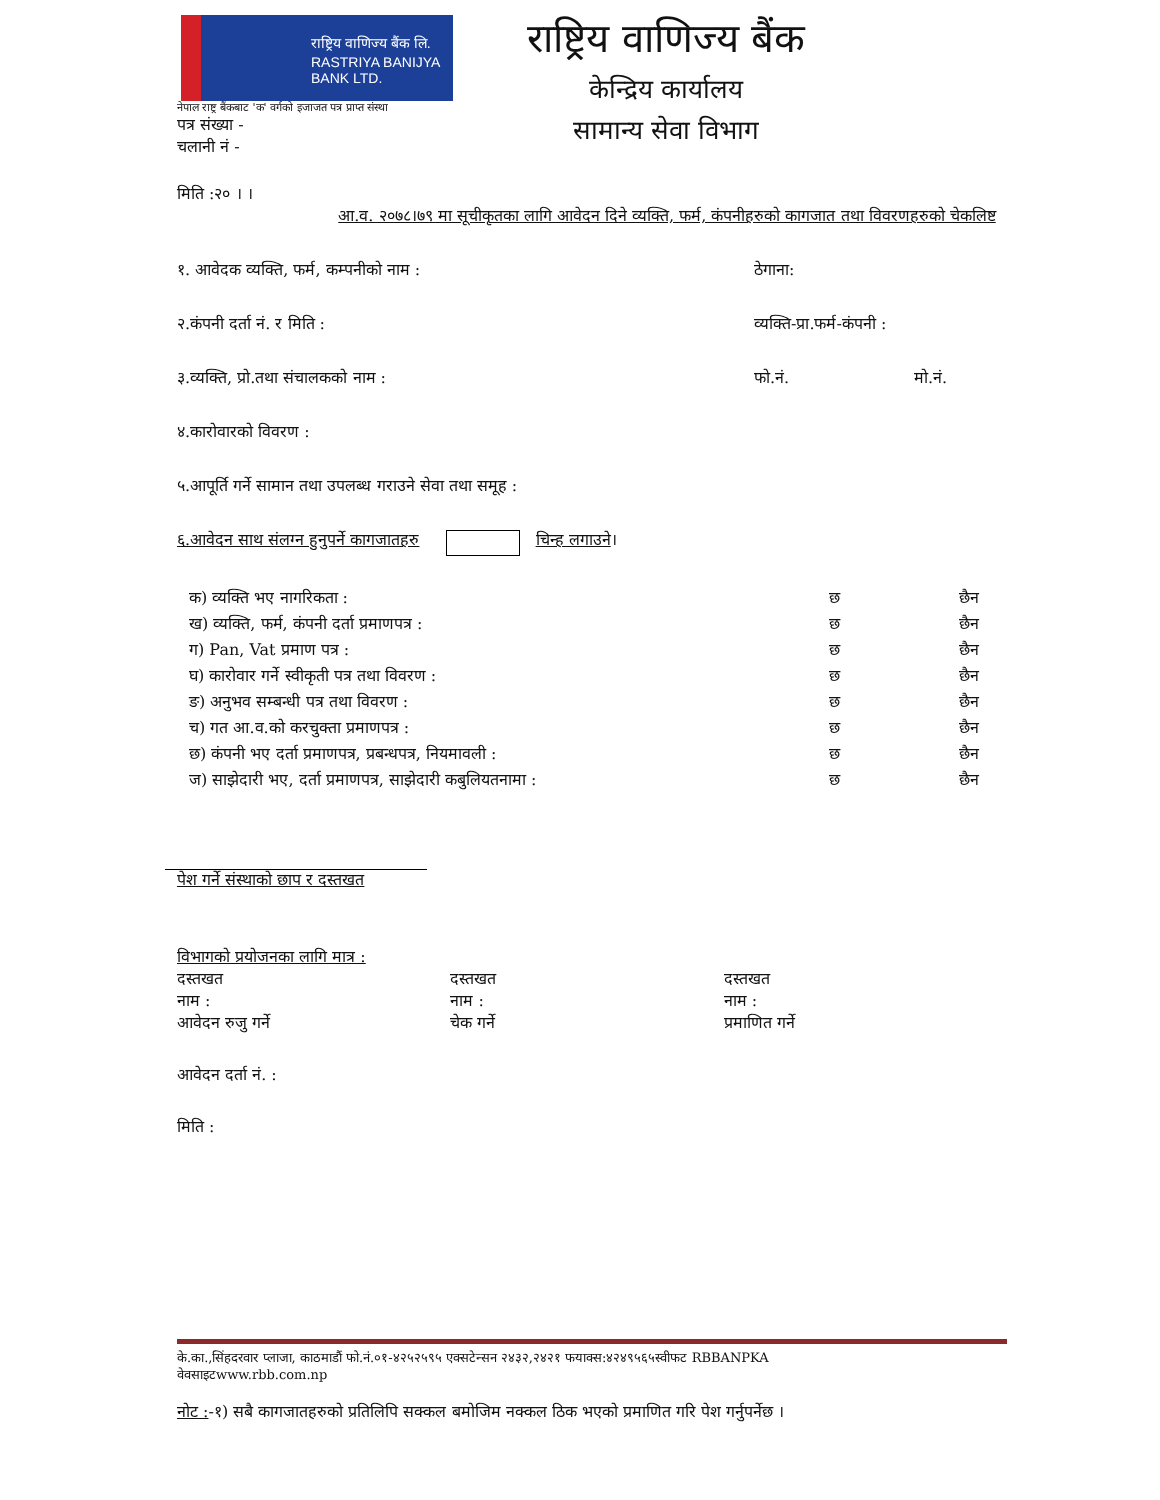राष्ट्रिय वाणिज्य बैंक लि.
RASTRIYA BANIJYA BANK LTD.
नेपाल राष्ट्र बैंकबाट 'क' वर्गको इजाजत पत्र प्राप्त संस्था
पत्र संख्या -
चलानी नं -
राष्ट्रिय वाणिज्य बैंक
केन्द्रिय कार्यालय
सामान्य सेवा विभाग
मिति :२० । ।
आ.व. २०७८।७९ मा सूचीकृतका लागि आवेदन दिने व्यक्ति, फर्म, कंपनीहरुको कागजात तथा विवरणहरुको चेकलिष्ट
१. आवेदक व्यक्ति, फर्म, कम्पनीको नाम : ठेगाना:
२.कंपनी दर्ता नं. र मिति : व्यक्ति-प्रा.फर्म-कंपनी :
३.व्यक्ति, प्रो.तथा संचालकको नाम : फो.नं. मो.नं.
४.कारोवारको विवरण :
५.आपूर्ति गर्ने सामान तथा उपलब्ध गराउने सेवा तथा समूह :
६.आवेदन साथ संलग्न हुनुपर्ने कागजातहरु चिन्ह लगाउने ।
| क) व्यक्ति भए नागरिकता : | छ | छैन |
| ख) व्यक्ति, फर्म, कंपनी दर्ता प्रमाणपत्र : | छ | छैन |
| ग) Pan, Vat प्रमाण पत्र : | छ | छैन |
| घ) कारोवार गर्ने स्वीकृती पत्र तथा विवरण : | छ | छैन |
| ङ) अनुभव सम्बन्धी पत्र तथा विवरण : | छ | छैन |
| च) गत आ.व.को करचुक्ता प्रमाणपत्र : | छ | छैन |
| छ) कंपनी भए दर्ता प्रमाणपत्र, प्रबन्धपत्र, नियमावली : | छ | छैन |
| ज) साझेदारी भए, दर्ता प्रमाणपत्र, साझेदारी कबुलियतनामा : | छ | छैन |
पेश गर्ने संस्थाको छाप र दस्तखत
विभागको प्रयोजनका लागि मात्र :
दस्तखत
नाम :
आवेदन रुजु गर्ने
दस्तखत
नाम :
चेक गर्ने
दस्तखत
नाम :
प्रमाणित गर्ने
आवेदन दर्ता नं. :
मिति :
के.का.,सिंहदरवार प्लाजा, काठमाडौं फो.नं.०१-४२५२५९५ एक्सटेन्सन २४३२,२४२१ फयाक्स:४२४९५६५स्वीफट RBBANPKA
वेवसाइटwww.rbb.com.np
नोट :-१) सबै कागजातहरुको प्रतिलिपि सक्कल बमोजिम नक्कल ठिक भएको प्रमाणित गरि पेश गर्नुपर्नेछ ।